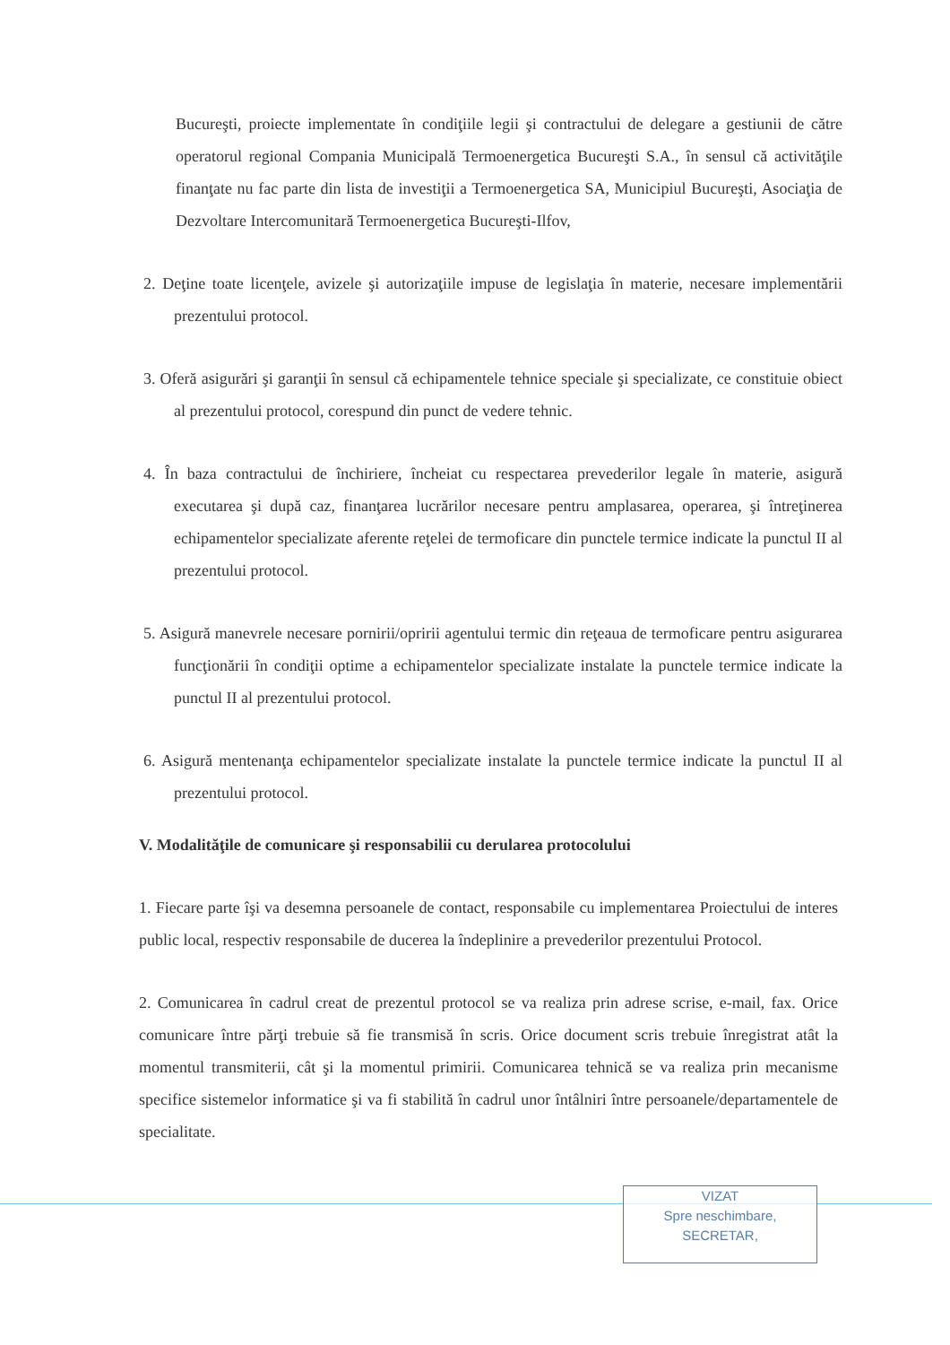Bucureşti, proiecte implementate în condiţiile legii şi contractului de delegare a gestiunii de către operatorul regional Compania Municipală Termoenergetica Bucureşti S.A., în sensul că activităţile finanţate nu fac parte din lista de investiţii a Termoenergetica SA, Municipiul Bucureşti, Asociaţia de Dezvoltare Intercomunitară Termoenergetica Bucureşti-Ilfov,
2. Deţine toate licenţele, avizele şi autorizaţiile impuse de legislaţia în materie, necesare implementării prezentului protocol.
3. Oferă asigurări şi garanţii în sensul că echipamentele tehnice speciale şi specializate, ce constituie obiect al prezentului protocol, corespund din punct de vedere tehnic.
4. În baza contractului de închiriere, încheiat cu respectarea prevederilor legale în materie, asigură executarea şi după caz, finanţarea lucrărilor necesare pentru amplasarea, operarea, şi întreţinerea echipamentelor specializate aferente reţelei de termoficare din punctele termice indicate la punctul II al prezentului protocol.
5. Asigură manevrele necesare pornirii/opririi agentului termic din reţeaua de termoficare pentru asigurarea funcţionării în condiţii optime a echipamentelor specializate instalate la punctele termice indicate la punctul II al prezentului protocol.
6. Asigură mentenanţa echipamentelor specializate instalate la punctele termice indicate la punctul II al prezentului protocol.
V. Modalităţile de comunicare şi responsabilii cu derularea protocolului
1. Fiecare parte îşi va desemna persoanele de contact, responsabile cu implementarea Proiectului de interes public local, respectiv responsabile de ducerea la îndeplinire a prevederilor prezentului Protocol.
2. Comunicarea în cadrul creat de prezentul protocol se va realiza prin adrese scrise, e-mail, fax. Orice comunicare între părţi trebuie să fie transmisă în scris. Orice document scris trebuie înregistrat atât la momentul transmiterii, cât şi la momentul primirii. Comunicarea tehnică se va realiza prin mecanisme specifice sistemelor informatice şi va fi stabilită în cadrul unor întâlniri între persoanele/departamentele de specialitate.
VIZAT
Spre neschimbare,
SECRETAR,